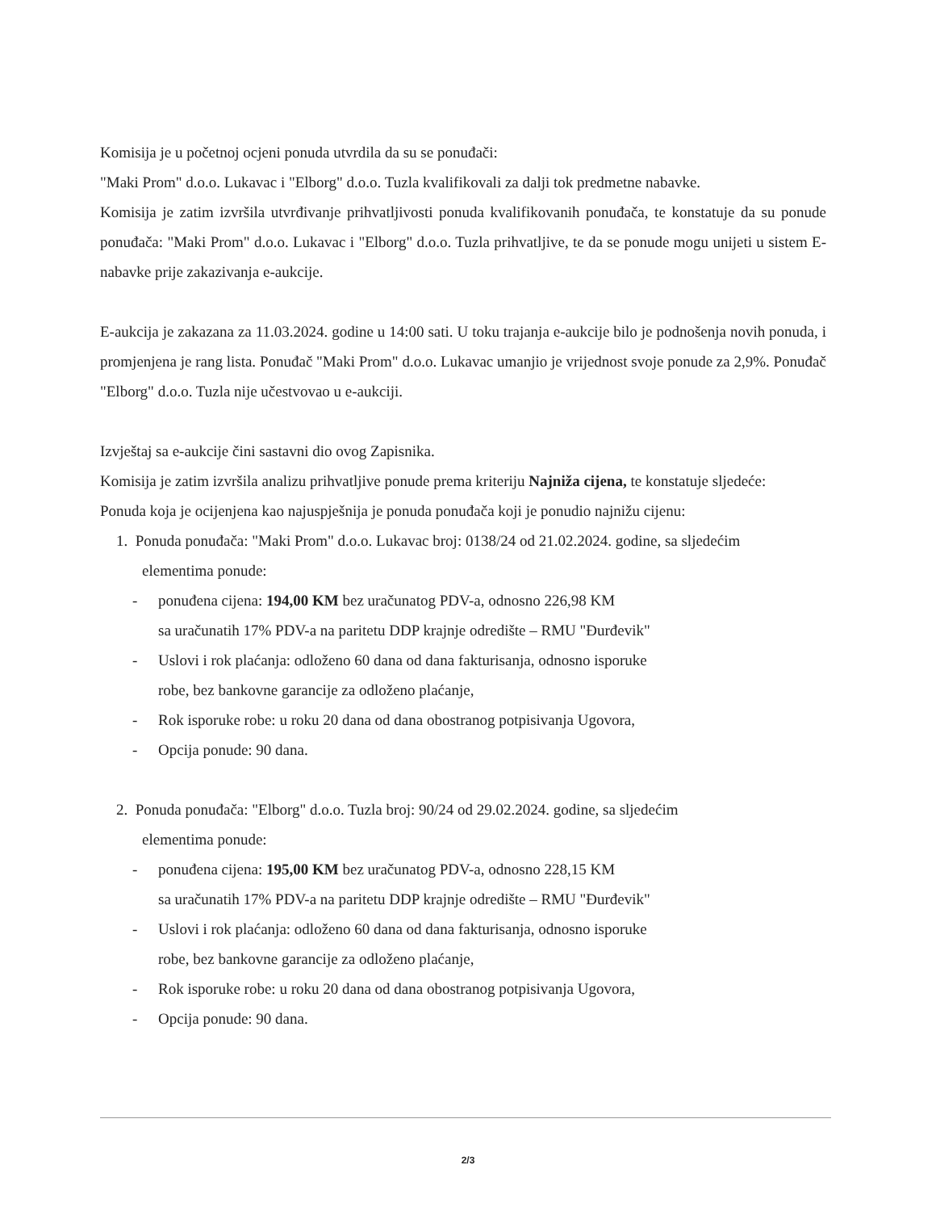Komisija je u početnoj ocjeni ponuda utvrdila da su se ponuđači:
"Maki Prom" d.o.o. Lukavac i "Elborg" d.o.o. Tuzla kvalifikovali za dalji tok predmetne nabavke.
Komisija je zatim izvršila utvrđivanje prihvatljivosti ponuda kvalifikovanih ponuđača, te konstatuje da su ponude ponuđača: "Maki Prom" d.o.o. Lukavac i "Elborg" d.o.o. Tuzla prihvatljive, te da se ponude mogu unijeti u sistem E-nabavke prije zakazivanja e-aukcije.
E-aukcija je zakazana za 11.03.2024. godine u 14:00 sati. U toku trajanja e-aukcije bilo je podnošenja novih ponuda, i promjenjena je rang lista. Ponuđač "Maki Prom" d.o.o. Lukavac umanjio je vrijednost svoje ponude za 2,9%. Ponuđač "Elborg" d.o.o. Tuzla nije učestvovao u e-aukciji.
Izvještaj sa e-aukcije čini sastavni dio ovog Zapisnika.
Komisija je zatim izvršila analizu prihvatljive ponude prema kriteriju Najniža cijena, te konstatuje sljedeće:
Ponuda koja je ocijenjena kao najuspješnija je ponuda ponuđača koji je ponudio najnižu cijenu:
1. Ponuda ponuđača: "Maki Prom" d.o.o. Lukavac broj: 0138/24 od 21.02.2024. godine, sa sljedećim
elementima ponude:
- ponuđena cijena: 194,00 KM bez uračunatog PDV-a, odnosno 226,98 KM
sa uračunatih 17% PDV-a na paritetu DDP krajnje odredište – RMU "Đurđevik"
- Uslovi i rok plaćanja: odloženo 60 dana od dana fakturisanja, odnosno isporuke
robe, bez bankovne garancije za odloženo plaćanje,
- Rok isporuke robe: u roku 20 dana od dana obostranog potpisivanja Ugovora,
- Opcija ponude: 90 dana.
2. Ponuda ponuđača: "Elborg" d.o.o. Tuzla broj: 90/24 od 29.02.2024. godine, sa sljedećim
elementima ponude:
- ponuđena cijena: 195,00 KM bez uračunatog PDV-a, odnosno 228,15 KM
sa uračunatih 17% PDV-a na paritetu DDP krajnje odredište – RMU "Đurđevik"
- Uslovi i rok plaćanja: odloženo 60 dana od dana fakturisanja, odnosno isporuke
robe, bez bankovne garancije za odloženo plaćanje,
- Rok isporuke robe: u roku 20 dana od dana obostranog potpisivanja Ugovora,
- Opcija ponude: 90 dana.
2/3